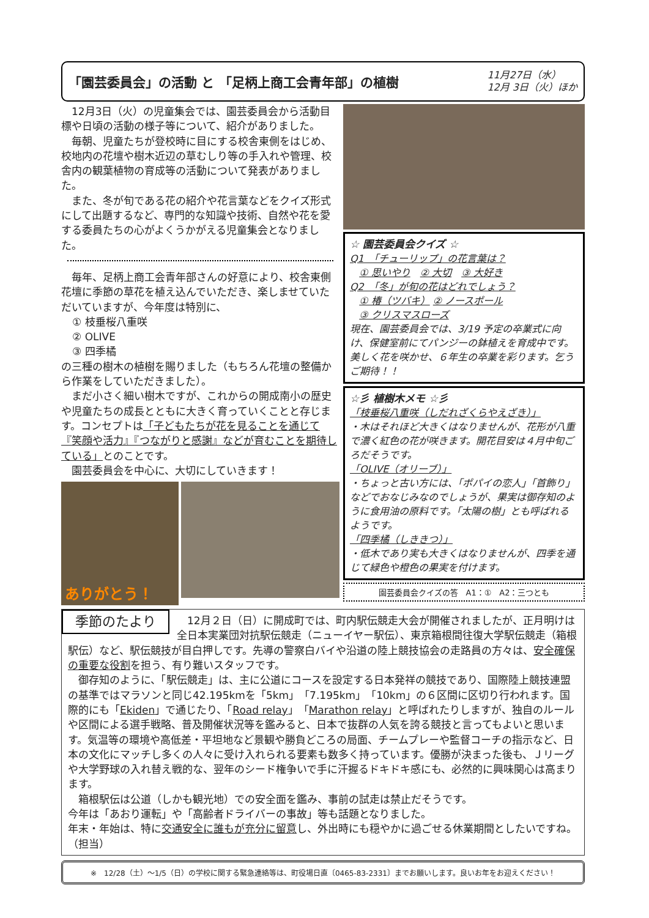「園芸委員会」の活動 と 「足柄上商工会青年部」の植樹
11月27日（水）
12月 3日（火）ほか
12月3日（火）の児童集会では、園芸委員会から活動目標や日頃の活動の様子等について、紹介がありました。
毎朝、児童たちが登校時に目にする校舎東側をはじめ、校地内の花壇や樹木近辺の草むしり等の手入れや管理、校舎内の観葉植物の育成等の活動について発表がありました。
また、冬が旬である花の紹介や花言葉などをクイズ形式にして出題するなど、専門的な知識や技術、自然や花を愛する委員たちの心がよくうかがえる児童集会となりました。
毎年、足柄上商工会青年部さんの好意により、校舎東側花壇に季節の草花を植え込んでいただき、楽しませていただいていますが、今年度は特別に、
① 枝垂桜八重咲
② OLIVE
③ 四季橘
の三種の樹木の植樹を賜りました（もちろん花壇の整備から作業をしていただきました）。
まだ小さく細い樹木ですが、これからの開成南小の歴史や児童たちの成長とともに大きく育っていくことと存じます。コンセプトは「子どもたちが花を見ることを通じて『笑顔や活力』『つながりと感謝』などが育むことを期待している」とのことです。
園芸委員会を中心に、大切にしていきます！
ありがとう！
☆ 園芸委員会クイズ ☆
Q1　「チューリップ」の花言葉は？
① 思いやり　② 大切　③ 大好き
Q2　「冬」が旬の花はどれでしょう？
① 椿（ツバキ） ② ノースポール
③ クリスマスローズ
現在、園芸委員会では、3/19 予定の卒業式に向け、保健室前にてパンジーの鉢植えを育成中です。美しく花を咲かせ、６年生の卒業を彩ります。乞うご期待！！
☆彡 植樹木メモ ☆彡
「枝垂桜八重咲（しだれざくらやえざき）」
・木はそれほど大きくはなりませんが、花形が八重で濃く紅色の花が咲きます。開花目安は４月中旬ごろだそうです。
「OLIVE（オリーブ）」
・ちょっと古い方には、「ポパイの恋人」「首飾り」などでおなじみなのでしょうが、果実は御存知のように食用油の原料です。「太陽の樹」とも呼ばれるようです。
「四季橘（しききつ）」
・低木であり実も大きくはなりませんが、四季を通じて緑色や橙色の果実を付けます。
園芸委員会クイズの答　A1：①　A2：三つとも
季節のたより
12月２日（日）に開成町では、町内駅伝競走大会が開催されましたが、正月明けは全日本実業団対抗駅伝競走（ニューイヤー駅伝）、東京箱根間往復大学駅伝競走（箱根駅伝）など、駅伝競技が目白押しです。先導の警察白バイや沿道の陸上競技協会の走路員の方々は、安全確保の重要な役割を担う、有り難いスタッフです。
御存知のように、「駅伝競走」は、主に公道にコースを設定する日本発祥の競技であり、国際陸上競技連盟の基準ではマラソンと同じ42.195kmを「5km」「7.195km」「10km」の６区間に区切り行われます。国際的にも「Ekiden」で通じたり、「Road relay」「Marathon relay」と呼ばれたりしますが、独自のルールや区間による選手戦略、普及開催状況等を鑑みると、日本で抜群の人気を誇る競技と言ってもよいと思います。気温等の環境や高低差・平坦地など景観や勝負どころの局面、チームプレーや監督コーチの指示など、日本の文化にマッチし多くの人々に受け入れられる要素も数多く持っています。優勝が決まった後も、Ｊリーグや大学野球の入れ替え戦的な、翌年のシード権争いで手に汗握るドキドキ感にも、必然的に興味関心は高まります。
箱根駅伝は公道（しかも観光地）での安全面を鑑み、事前の試走は禁止だそうです。
今年は「あおり運転」や「高齢者ドライバーの事故」等も話題となりました。
年末・年始は、特に交通安全に誰もが充分に留意し、外出時にも穏やかに過ごせる休業期間としたいですね。（担当）
※　12/28（土）～1/5（日）の学校に関する緊急連絡等は、町役場日直〔0465-83-2331〕までお願いします。良いお年をお迎えください！